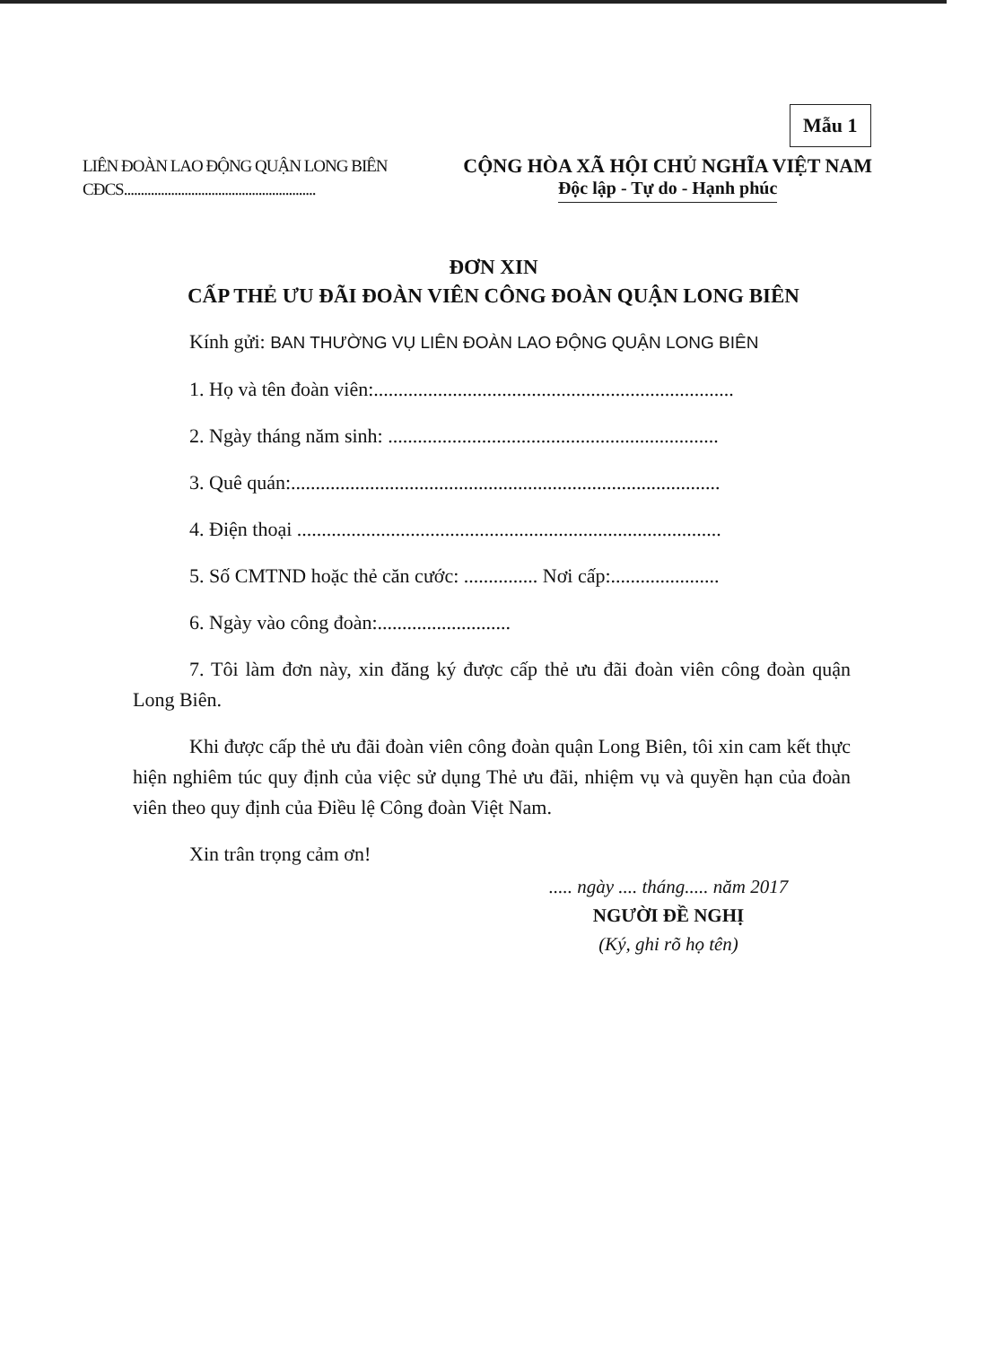Mẫu 1
LIÊN ĐOÀN LAO ĐỘNG QUẬN LONG BIÊN
CĐCS.........................................................
CỘNG HÒA XÃ HỘI CHỦ NGHĨA VIỆT NAM
Độc lập - Tự do - Hạnh phúc
ĐƠN XIN
CẤP THẺ ƯU ĐÃI ĐOÀN VIÊN CÔNG ĐOÀN QUẬN LONG BIÊN
Kính gửi: BAN THƯỜNG VỤ LIÊN ĐOÀN LAO ĐỘNG QUẬN LONG BIÊN
1. Họ và tên đoàn viên:.........................................................................
2. Ngày tháng năm sinh: ...................................................................
3. Quê quán:.......................................................................................
4. Điện thoại ......................................................................................
5. Số CMTND hoặc thẻ căn cước: ............... Nơi cấp:......................
6. Ngày vào công đoàn:...........................
7. Tôi làm đơn này, xin đăng ký được cấp thẻ ưu đãi đoàn viên công đoàn quận Long Biên.
Khi được cấp thẻ ưu đãi đoàn viên công đoàn quận Long Biên, tôi xin cam kết thực hiện nghiêm túc quy định của việc sử dụng Thẻ ưu đãi, nhiệm vụ và quyền hạn của đoàn viên theo quy định của Điều lệ Công đoàn Việt Nam.
Xin trân trọng cảm ơn!
..... ngày .... tháng..... năm 2017
NGƯỜI ĐỀ NGHỊ
(Ký, ghi rõ họ tên)